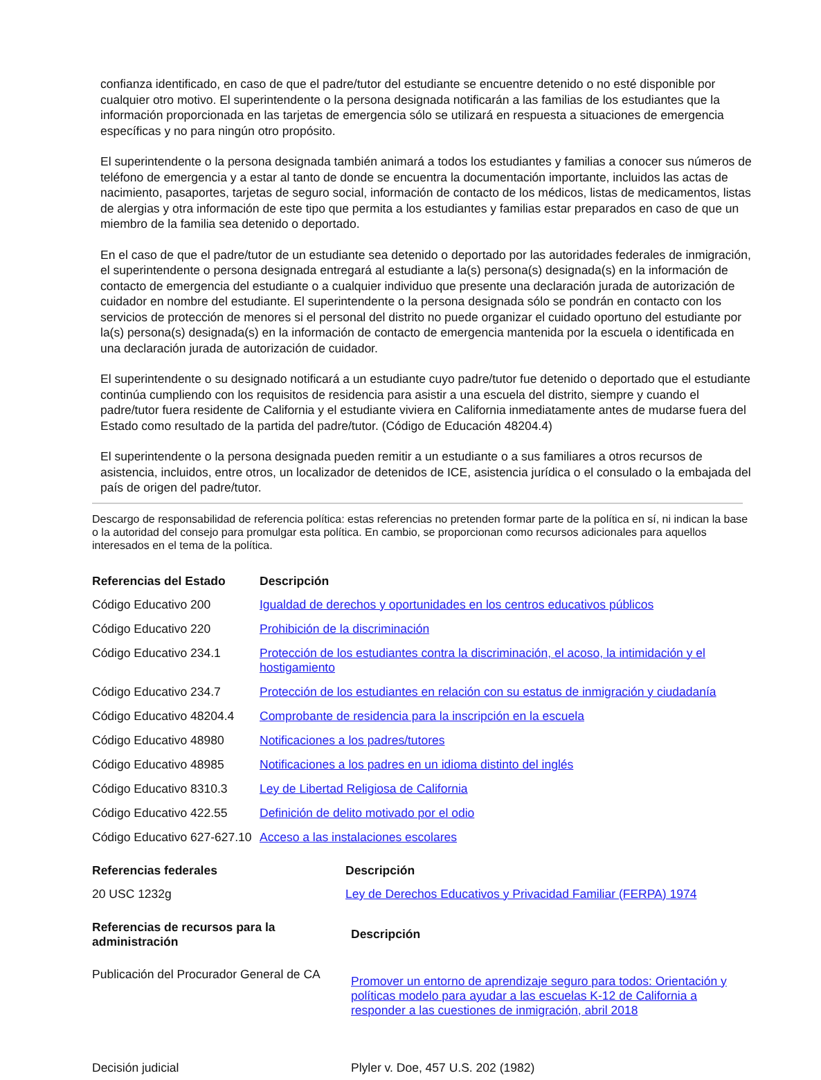confianza identificado, en caso de que el padre/tutor del estudiante se encuentre detenido o no esté disponible por cualquier otro motivo. El superintendente o la persona designada notificarán a las familias de los estudiantes que la información proporcionada en las tarjetas de emergencia sólo se utilizará en respuesta a situaciones de emergencia específicas y no para ningún otro propósito.
El superintendente o la persona designada también animará a todos los estudiantes y familias a conocer sus números de teléfono de emergencia y a estar al tanto de donde se encuentra la documentación importante, incluidos las actas de nacimiento, pasaportes, tarjetas de seguro social, información de contacto de los médicos, listas de medicamentos, listas de alergias y otra información de este tipo que permita a los estudiantes y familias estar preparados en caso de que un miembro de la familia sea detenido o deportado.
En el caso de que el padre/tutor de un estudiante sea detenido o deportado por las autoridades federales de inmigración, el superintendente o persona designada entregará al estudiante a la(s) persona(s) designada(s) en la información de contacto de emergencia del estudiante o a cualquier individuo que presente una declaración jurada de autorización de cuidador en nombre del estudiante. El superintendente o la persona designada sólo se pondrán en contacto con los servicios de protección de menores si el personal del distrito no puede organizar el cuidado oportuno del estudiante por la(s) persona(s) designada(s) en la información de contacto de emergencia mantenida por la escuela o identificada en una declaración jurada de autorización de cuidador.
El superintendente o su designado notificará a un estudiante cuyo padre/tutor fue detenido o deportado que el estudiante continúa cumpliendo con los requisitos de residencia para asistir a una escuela del distrito, siempre y cuando el padre/tutor fuera residente de California y el estudiante viviera en California inmediatamente antes de mudarse fuera del Estado como resultado de la partida del padre/tutor. (Código de Educación 48204.4)
El superintendente o la persona designada pueden remitir a un estudiante o a sus familiares a otros recursos de asistencia, incluidos, entre otros, un localizador de detenidos de ICE, asistencia jurídica o el consulado o la embajada del país de origen del padre/tutor.
Descargo de responsabilidad de referencia política: estas referencias no pretenden formar parte de la política en sí, ni indican la base o la autoridad del consejo para promulgar esta política. En cambio, se proporcionan como recursos adicionales para aquellos interesados en el tema de la política.
| Referencias del Estado | Descripción |
| --- | --- |
| Código Educativo 200 | Igualdad de derechos y oportunidades en los centros educativos públicos |
| Código Educativo 220 | Prohibición de la discriminación |
| Código Educativo 234.1 | Protección de los estudiantes contra la discriminación, el acoso, la intimidación y el hostigamiento |
| Código Educativo 234.7 | Protección de los estudiantes en relación con su estatus de inmigración y ciudadanía |
| Código Educativo 48204.4 | Comprobante de residencia para la inscripción en la escuela |
| Código Educativo 48980 | Notificaciones a los padres/tutores |
| Código Educativo 48985 | Notificaciones a los padres en un idioma distinto del inglés |
| Código Educativo 8310.3 | Ley de Libertad Religiosa de California |
| Código Educativo 422.55 | Definición de delito motivado por el odio |
| Código Educativo 627-627.10 | Acceso a las instalaciones escolares |
| Referencias federales | Descripción |
| --- | --- |
| 20 USC 1232g | Ley de Derechos Educativos y Privacidad Familiar (FERPA) 1974 |
| Referencias de recursos para la administración | Descripción |
| --- | --- |
| Publicación del Procurador General de CA | Promover un entorno de aprendizaje seguro para todos: Orientación y políticas modelo para ayudar a las escuelas K-12 de California a responder a las cuestiones de inmigración, abril 2018 |
| Decisión judicial | Plyler v. Doe, 457 U.S. 202 (1982) |